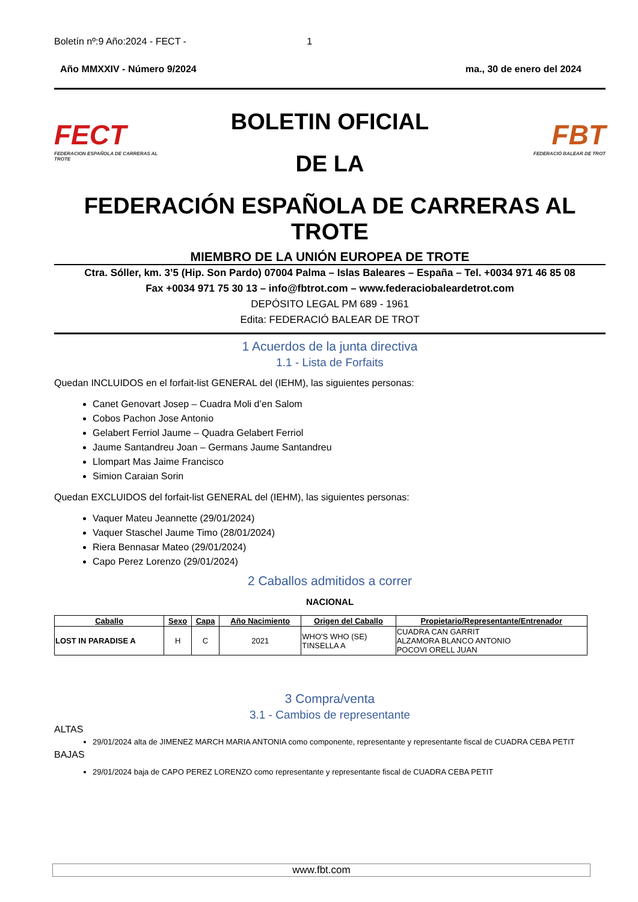Boletín nº:9 Año:2024 - FECT - 1
Año MMXXIV - Número 9/2024 ma., 30 de enero del 2024
FECT
FEDERACION ESPAÑOLA DE CARRERAS AL TROTE
BOLETIN OFICIAL
DE LA
FBT
FEDERACIÓ BALEAR DE TROT
FEDERACIÓN ESPAÑOLA DE CARRERAS AL TROTE
MIEMBRO DE LA UNIÓN EUROPEA DE TROTE
Ctra. Sóller, km. 3’5 (Hip. Son Pardo) 07004 Palma – Islas Baleares – España – Tel. +0034 971 46 85 08
Fax +0034 971 75 30 13 – info@fbtrot.com – www.federaciobaleardetrot.com
DEPÓSITO LEGAL PM 689 - 1961
Edita: FEDERACIÓ BALEAR DE TROT
1 Acuerdos de la junta directiva
1.1 - Lista de Forfaits
Quedan INCLUIDOS en el forfait-list GENERAL del (IEHM), las siguientes personas:
Canet Genovart Josep – Cuadra Moli d’en Salom
Cobos Pachon Jose Antonio
Gelabert Ferriol Jaume – Quadra Gelabert Ferriol
Jaume Santandreu Joan – Germans Jaume Santandreu
Llompart Mas Jaime Francisco
Simion Caraian Sorin
Quedan EXCLUIDOS del forfait-list GENERAL del (IEHM), las siguientes personas:
Vaquer Mateu Jeannette (29/01/2024)
Vaquer Staschel Jaume Timo (28/01/2024)
Riera Bennasar Mateo (29/01/2024)
Capo Perez Lorenzo (29/01/2024)
2 Caballos admitidos a correr
NACIONAL
| Caballo | Sexo | Capa | Año Nacimiento | Origen del Caballo | Propietario/Representante/Entrenador |
| --- | --- | --- | --- | --- | --- |
| LOST IN PARADISE A | H | C | 2021 | WHO'S WHO (SE) TINSELLA A | CUADRA CAN GARRIT ALZAMORA BLANCO ANTONIO POCOVI ORELL JUAN |
3 Compra/venta
3.1 - Cambios de representante
ALTAS
29/01/2024 alta de JIMENEZ MARCH MARIA ANTONIA como componente, representante y representante fiscal de CUADRA CEBA PETIT
BAJAS
29/01/2024 baja de CAPO PEREZ LORENZO como representante y representante fiscal de CUADRA CEBA PETIT
www.fbt.com